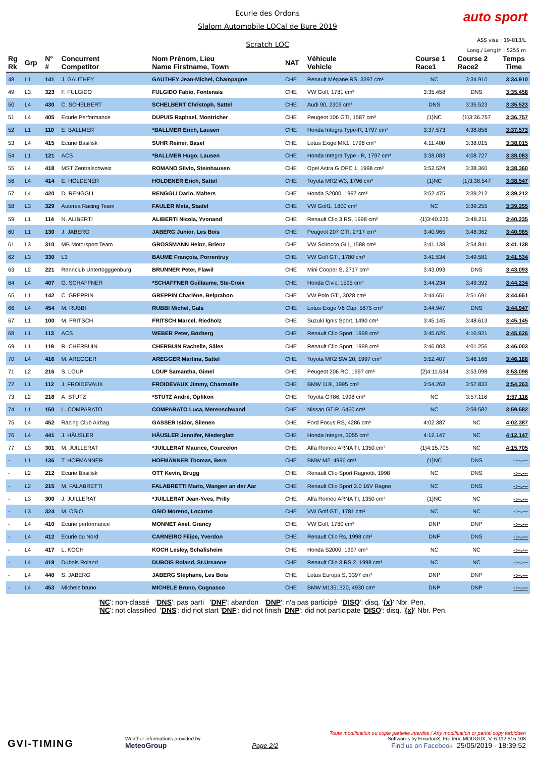Ecurie des Ordons
Slalom Automobile LOCal de Bure 2019
Scratch LOC
auto sport
ASS visa : 19-013/L
Long./ Length : 5255 m
| Rg Rk | Grp | N° # | Concurrent Competitor | Nom Prénom, Lieu Name Firstname, Town | NAT | Véhicule Vehicle | Course 1 Race1 | Course 2 Race2 | Temps Time |
| --- | --- | --- | --- | --- | --- | --- | --- | --- | --- |
| 48 | L1 | 141 | J. GAUTHEY | GAUTHEY Jean-Michel, Champagne | CHE | Renault Mégane RS, 3397 cm³ | NC | 3:34.910 | 3:34.910 |
| 49 | L3 | 323 | F. FULGIDO | FULGIDO Fabio, Fontenais | CHE | VW Golf, 1781 cm³ | 3:35.458 | DNS | 3:35.458 |
| 50 | L4 | 430 | C. SCHELBERT | SCHELBERT Christoph, Sattel | CHE | Audi 90, 2309 cm³ | DNS | 3:35.523 | 3:35.523 |
| 51 | L4 | 405 | Ecurie Performance | DUPUIS Raphael, Montricher | CHE | Peugeot 106 GTI, 1587 cm³ | {1}NC | {1}3:36.757 | 3:36.757 |
| 52 | L1 | 110 | E. BALLMER | *BALLMER Erich, Lausen | CHE | Honda Integra Type-R, 1797 cm³ | 3:37.573 | 4:38.856 | 3:37.573 |
| 53 | L4 | 415 | Ecurie Basilisk | SUHR Reiner, Basel | CHE | Lotus Exige MK1, 1796 cm³ | 4:11.480 | 3:38.015 | 3:38.015 |
| 54 | L1 | 121 | ACS | *BALLMER Hugo, Lausen | CHE | Honda Integra Type - R, 1797 cm³ | 3:38.083 | 4:08.727 | 3:38.083 |
| 55 | L4 | 418 | MST Zentralschweiz | ROMANO Silvio, Steinhausen | CHE | Opel Astra G OPC 1, 1998 cm³ | 3:52.524 | 3:38.360 | 3:38.360 |
| 56 | L4 | 414 | E. HOLDENER | HOLDENER Erich, Sattel | CHE | Toyota MR2 W3, 1796 cm³ | {1}NC | {1}3:38.547 | 3:38.547 |
| 57 | L4 | 420 | D. RENGGLI | RENGGLI Dario, Malters | CHE | Honda S2000, 1997 cm³ | 3:52.475 | 3:39.212 | 3:39.212 |
| 58 | L3 | 329 | Autersa Racing Team | FAULER Meta, Stadel | CHE | VW Golf1, 1800 cm³ | NC | 3:39.255 | 3:39.255 |
| 59 | L1 | 114 | N. ALIBERTI | ALIBERTI Nicola, Yvonand | CHE | Renault Clio 3 RS, 1998 cm³ | {1}3:40.235 | 3:48.211 | 3:40.235 |
| 60 | L1 | 130 | J. JABERG | JABERG Junior, Les Bois | CHE | Peugeot 207 GTI, 2717 cm³ | 3:40.965 | 3:48.362 | 3:40.965 |
| 61 | L3 | 310 | MB Motorsport Team | GROSSMANN Heinz, Brienz | CHE | VW Scirocco GLI, 1588 cm³ | 3:41.138 | 3:54.841 | 3:41.138 |
| 62 | L3 | 330 | L3 | BAUME François, Porrentruy | CHE | VW Golf GTI, 1780 cm³ | 3:41.534 | 3:49.581 | 3:41.534 |
| 63 | L2 | 221 | Rennclub Untertogggenburg | BRUNNER Peter, Flawil | CHE | Mini Cooper S, 2717 cm³ | 3:43.093 | DNS | 3:43.093 |
| 64 | L4 | 407 | G. SCHAFFNER | *SCHAFFNER Guillaume, Ste-Croix | CHE | Honda Civic, 1595 cm³ | 3:44.234 | 3:49.392 | 3:44.234 |
| 65 | L1 | 142 | C. GREPPIN | GREPPIN Charlène, Belprahon | CHE | VW Polo GTI, 3028 cm³ | 3:44.651 | 3:51.691 | 3:44.651 |
| 66 | L4 | 454 | M. RUBBI | RUBBI Michel, Gals | CHE | Lotus Exige V6 Cup, 5875 cm³ | 3:44.947 | DNS | 3:44.947 |
| 67 | L1 | 100 | M. FRITSCH | FRITSCH Marcel, Riedholz | CHE | Suzuki Ignis Sport, 1490 cm³ | 3:45.145 | 3:48.613 | 3:45.145 |
| 68 | L1 | 113 | ACS | WEBER Peter, Bözberg | CHE | Renault Clio Sport, 1998 cm³ | 3:45.626 | 4:10.921 | 3:45.626 |
| 69 | L1 | 119 | R. CHERBUIN | CHERBUIN Rachelle, Sâles | CHE | Renault Clio Sport, 1998 cm³ | 3:46.003 | 4:01.256 | 3:46.003 |
| 70 | L4 | 416 | M. AREGGER | AREGGER Martina, Sattel | CHE | Toyota MR2 SW 20, 1997 cm³ | 3:52.407 | 3:46.166 | 3:46.166 |
| 71 | L2 | 216 | S. LOUP | LOUP Samantha, Gimel | CHE | Peugeot 206 RC, 1997 cm³ | {2}4:11.634 | 3:53.098 | 3:53.098 |
| 72 | L1 | 112 | J. FROIDEVAUX | FROIDEVAUX Jimmy, Charmoille | CHE | BMW 118i, 1995 cm³ | 3:54.263 | 3:57.833 | 3:54.263 |
| 73 | L2 | 218 | A. STUTZ | *STUTZ André, Opfikon | CHE | Toyota GT86, 1998 cm³ | NC | 3:57.116 | 3:57.116 |
| 74 | L1 | 150 | L. COMPARATO | COMPARATO Luca, Merenschwand | CHE | Nissan GT-R, 6460 cm³ | NC | 3:59.582 | 3:59.582 |
| 75 | L4 | 452 | Racing Club Airbag | GASSER Isidor, Silenen | CHE | Ford Focus RS, 4286 cm³ | 4:02.387 | NC | 4:02.387 |
| 76 | L4 | 441 | J. HÄUSLER | HÄUSLER Jennifer, Niederglatt | CHE | Honda Integra, 3055 cm³ | 4:12.147 | NC | 4:12.147 |
| 77 | L3 | 301 | M. JUILLERAT | *JUILLERAT Maurice, Courcelon | CHE | Alfa Romeo ARNA TI, 1350 cm³ | {1}4:15.705 | NC | 4:15.705 |
| - | L1 | 136 | T. HOFMÄNNER | HOFMÄNNER Thomas, Bern | CHE | BMW M2, 4996 cm³ | {1}NC | DNS | -:--.--- |
| - | L2 | 212 | Ecurie Basilisk | OTT Kevin, Brugg | CHE | Renault Clio Sport Ragnotti, 1998 | NC | DNS | -:--.--- |
| - | L2 | 215 | M. FALABRETTI | FALABRETTI Mario, Wangen an der Aar | CHE | Renault Clio Sport 2.0 16V Ragno | NC | DNS | -:--.--- |
| - | L3 | 300 | J. JUILLERAT | *JUILLERAT Jean-Yves, Prilly | CHE | Alfa Romeo ARNA TI, 1350 cm³ | {1}NC | NC | -:--.--- |
| - | L3 | 324 | M. OSIO | OSIO Moreno, Locarno | CHE | VW Golf GTI, 1781 cm³ | NC | NC | -:--.--- |
| - | L4 | 410 | Ecurie performance | MONNET Axel, Grancy | CHE | VW Golf, 1780 cm³ | DNP | DNP | -:--.--- |
| - | L4 | 412 | Ecurie du Nord | CARNEIRO Filipe, Yverdon | CHE | Renault Clio Rs, 1998 cm³ | DNF | DNS | -:--.--- |
| - | L4 | 417 | L. KOCH | KOCH Lesley, Schafisheim | CHE | Honda S2000, 1997 cm³ | NC | NC | -:--.--- |
| - | L4 | 419 | Dubois Roland | DUBOIS Roland, St.Ursanne | CHE | Renault Clio 3 RS 2, 1998 cm³ | NC | NC | -:--.--- |
| - | L4 | 440 | S. JABERG | JABERG Stéphane, Les Bois | CHE | Lotus Europa S, 3397 cm³ | DNP | DNP | -:--.--- |
| - | L4 | 453 | Michele bruno | MICHELE Bruno, Cugnasco | CHE | BMW M1351320, 4930 cm³ | DNP | DNP | -:--.--- |
'NC': non-classé 'DNS': pas parti 'DNF': abandon 'DNP': n'a pas participé 'DISQ': disq. '{x}' Nbr. Pen.
'NC': not classified 'DNS': did not start 'DNF': did not finish 'DNP': did not participate 'DISQ': disq. '{x}' Nbr. Pen.
GVI-TIMING
Weather informations provided by
MeteoGroup
Page 2/2
Toute modification ou copie partielle interdite / Any modification or partial copy forbidden
Softwares by FmodouX, Frédéric MODOUX, V. 6.112.515.108
Find us on Facebook 25/05/2019 - 18:39:52